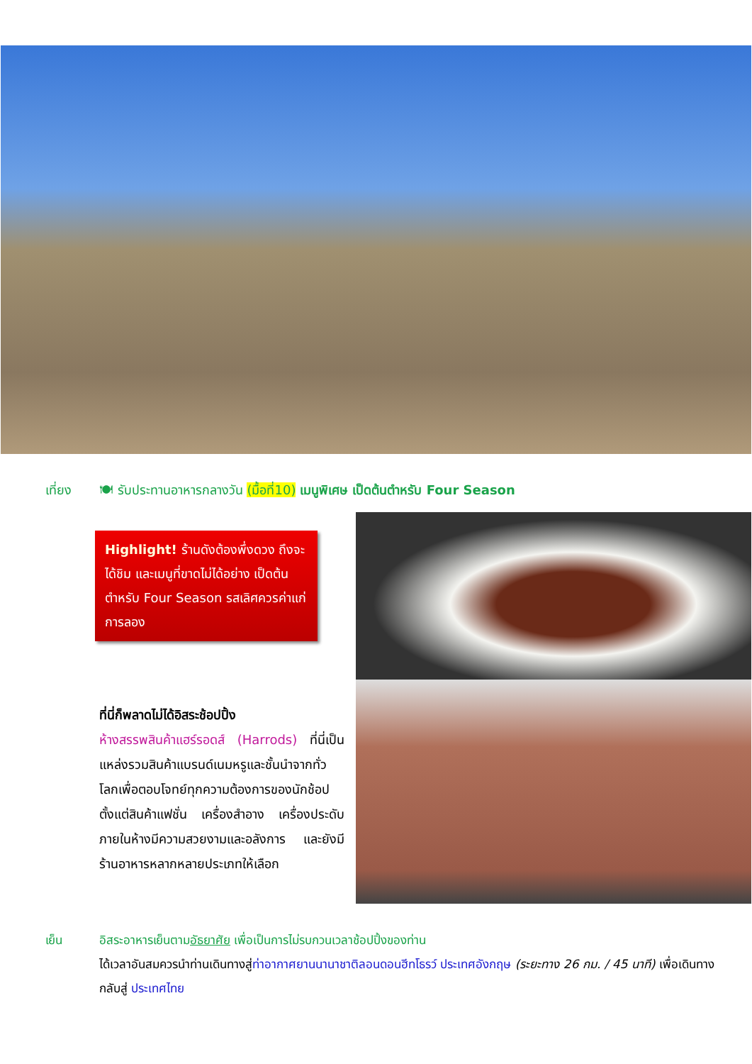เที่ยง
🍽 รับประทานอาหารกลางวัน (มื้อที่10) เมนูพิเศษ เป็ดต้นตำหรับ Four Season
Highlight! ร้านดังต้องพึ่งดวง ถึงจะได้ชิม และเมนูที่ขาดไม่ได้อย่าง เป็ดต้นตำหรับ Four Season รสเลิศควรค่าแก่การลอง
ที่นี่ก็พลาดไม่ได้อิสระช้อปปิ้ง
ห้างสรรพสินค้าแฮร์รอดส์ (Harrods) ที่นี่เป็นแหล่งรวมสินค้าแบรนด์เนมหรูและชั้นนำจากทั่วโลกเพื่อตอบโจทย์ทุกความต้องการของนักช้อป ตั้งแต่สินค้าแฟชั่น เครื่องสำอาง เครื่องประดับภายในห้างมีความสวยงามและอลังการ และยังมีร้านอาหารหลากหลายประเภทให้เลือก
เย็น อิสระอาหารเย็นตามอัธยาศัย เพื่อเป็นการไม่รบกวนเวลาช้อปปิ้งของท่าน
ได้เวลาอันสมควรนำท่านเดินทางสู่ท่าอากาศยานนานาชาติลอนดอนฮีทโธรว์ ประเทศอังกฤษ (ระยะทาง 26 กม. / 45 นาที) เพื่อเดินทางกลับสู่ ประเทศไทย